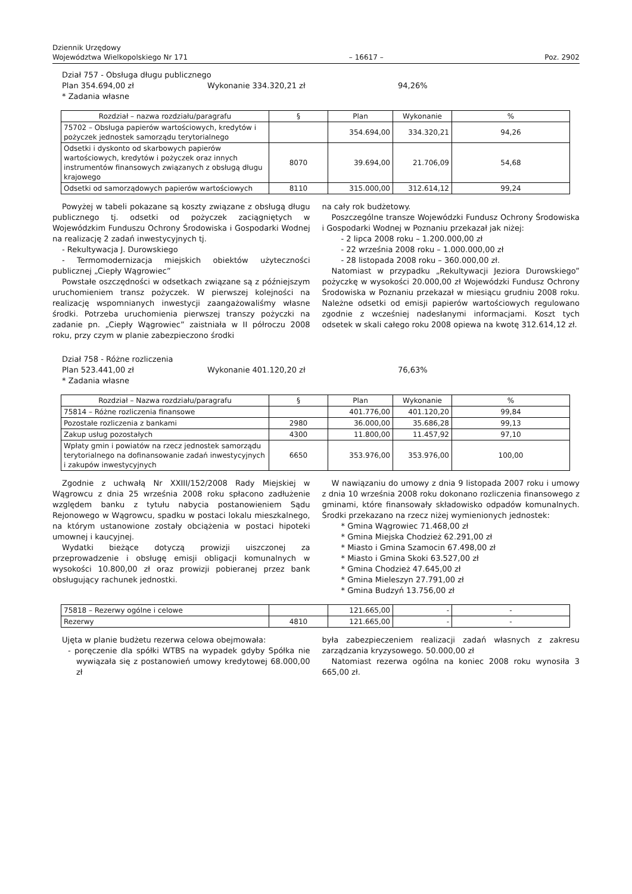Dziennik Urzędowy
Województwa Wielkopolskiego Nr 171
– 16617 –
Poz. 2902
Dział 757 - Obsługa długu publicznego
Plan 354.694,00 zł Wykonanie 334.320,21 zł 94,26%
* Zadania własne
| Rozdział – nazwa rozdziału/paragrafu | § | Plan | Wykonanie | % |
| --- | --- | --- | --- | --- |
| 75702 – Obsługa papierów wartościowych, kredytów i pożyczek jednostek samorządu terytorialnego | | 354.694,00 | 334.320,21 | 94,26 |
| Odsetki i dyskonto od skarbowych papierów wartościowych, kredytów i pożyczek oraz innych instrumentów finansowych związanych z obsługą długu krajowego | 8070 | 39.694,00 | 21.706,09 | 54,68 |
| Odsetki od samorządowych papierów wartościowych | 8110 | 315.000,00 | 312.614,12 | 99,24 |
Powyżej w tabeli pokazane są koszty związane z obsługą długu publicznego tj. odsetki od pożyczek zaciągniętych w Wojewódzkim Funduszu Ochrony Środowiska i Gospodarki Wodnej na realizację 2 zadań inwestycyjnych tj.
- Rekultywacja J. Durowskiego
- Termomodernizacja miejskich obiektów użyteczności publicznej „Ciepły Wągrowiec”
Powstałe oszczędności w odsetkach związane są z późniejszym uruchomieniem transz pożyczek. W pierwszej kolejności na realizację wspomnianych inwestycji zaangażowaliśmy własne środki. Potrzeba uruchomienia pierwszej transzy pożyczki na zadanie pn. „Ciepły Wągrowiec” zaistniała w II półroczu 2008 roku, przy czym w planie zabezpieczono środki
na cały rok budżetowy.
Poszczególne transze Wojewódzki Fundusz Ochrony Środowiska i Gospodarki Wodnej w Poznaniu przekazał jak niżej:
- 2 lipca 2008 roku – 1.200.000,00 zł
- 22 września 2008 roku – 1.000.000,00 zł
- 28 listopada 2008 roku – 360.000,00 zł.
Natomiast w przypadku „Rekultywacji Jeziora Durowskiego” pożyczkę w wysokości 20.000,00 zł Wojewódzki Fundusz Ochrony Środowiska w Poznaniu przekazał w miesiącu grudniu 2008 roku. Należne odsetki od emisji papierów wartościowych regulowano zgodnie z wcześniej nadesłanymi informacjami. Koszt tych odsetek w skali całego roku 2008 opiewa na kwotę 312.614,12 zł.
Dział 758 - Różne rozliczenia
Plan 523.441,00 zł Wykonanie 401.120,20 zł 76,63%
* Zadania własne
| Rozdział – Nazwa rozdziału/paragrafu | § | Plan | Wykonanie | % |
| --- | --- | --- | --- | --- |
| 75814 – Różne rozliczenia finansowe | | 401.776,00 | 401.120,20 | 99,84 |
| Pozostałe rozliczenia z bankami | 2980 | 36.000,00 | 35.686,28 | 99,13 |
| Zakup usług pozostałych | 4300 | 11.800,00 | 11.457,92 | 97,10 |
| Wpłaty gmin i powiatów na rzecz jednostek samorządu terytorialnego na dofinansowanie zadań inwestycyjnych i zakupów inwestycyjnych | 6650 | 353.976,00 | 353.976,00 | 100,00 |
Zgodnie z uchwałą Nr XXIII/152/2008 Rady Miejskiej w Wągrowcu z dnia 25 września 2008 roku spłacono zadłużenie względem banku z tytułu nabycia postanowieniem Sądu Rejonowego w Wągrowcu, spadku w postaci lokalu mieszkalnego, na którym ustanowione zostały obciążenia w postaci hipoteki umownej i kaucyjnej.
Wydatki bieżące dotyczą prowizji uiszczonej za przeprowadzenie i obsługę emisji obligacji komunalnych w wysokości 10.800,00 zł oraz prowizji pobieranej przez bank obsługujący rachunek jednostki.
W nawiązaniu do umowy z dnia 9 listopada 2007 roku i umowy z dnia 10 września 2008 roku dokonano rozliczenia finansowego z gminami, które finansowały składowisko odpadów komunalnych. Środki przekazano na rzecz niżej wymienionych jednostek:
* Gmina Wągrowiec 71.468,00 zł
* Gmina Miejska Chodzież 62.291,00 zł
* Miasto i Gmina Szamocin 67.498,00 zł
* Miasto i Gmina Skoki 63.527,00 zł
* Gmina Chodzież 47.645,00 zł
* Gmina Mieleszyn 27.791,00 zł
* Gmina Budzyń 13.756,00 zł
| 75818 – Rezerwy ogólne i celowe | | 121.665,00 | - | - |
| Rezerwy | 4810 | 121.665,00 | - | - |
Ujęta w planie budżetu rezerwa celowa obejmowała:
- poręczenie dla spółki WTBS na wypadek gdyby Spółka nie wywiązała się z postanowień umowy kredytowej 68.000,00 zł
była zabezpieczeniem realizacji zadań własnych z zakresu zarządzania kryzysowego. 50.000,00 zł
Natomiast rezerwa ogólna na koniec 2008 roku wynosiła 3 665,00 zł.